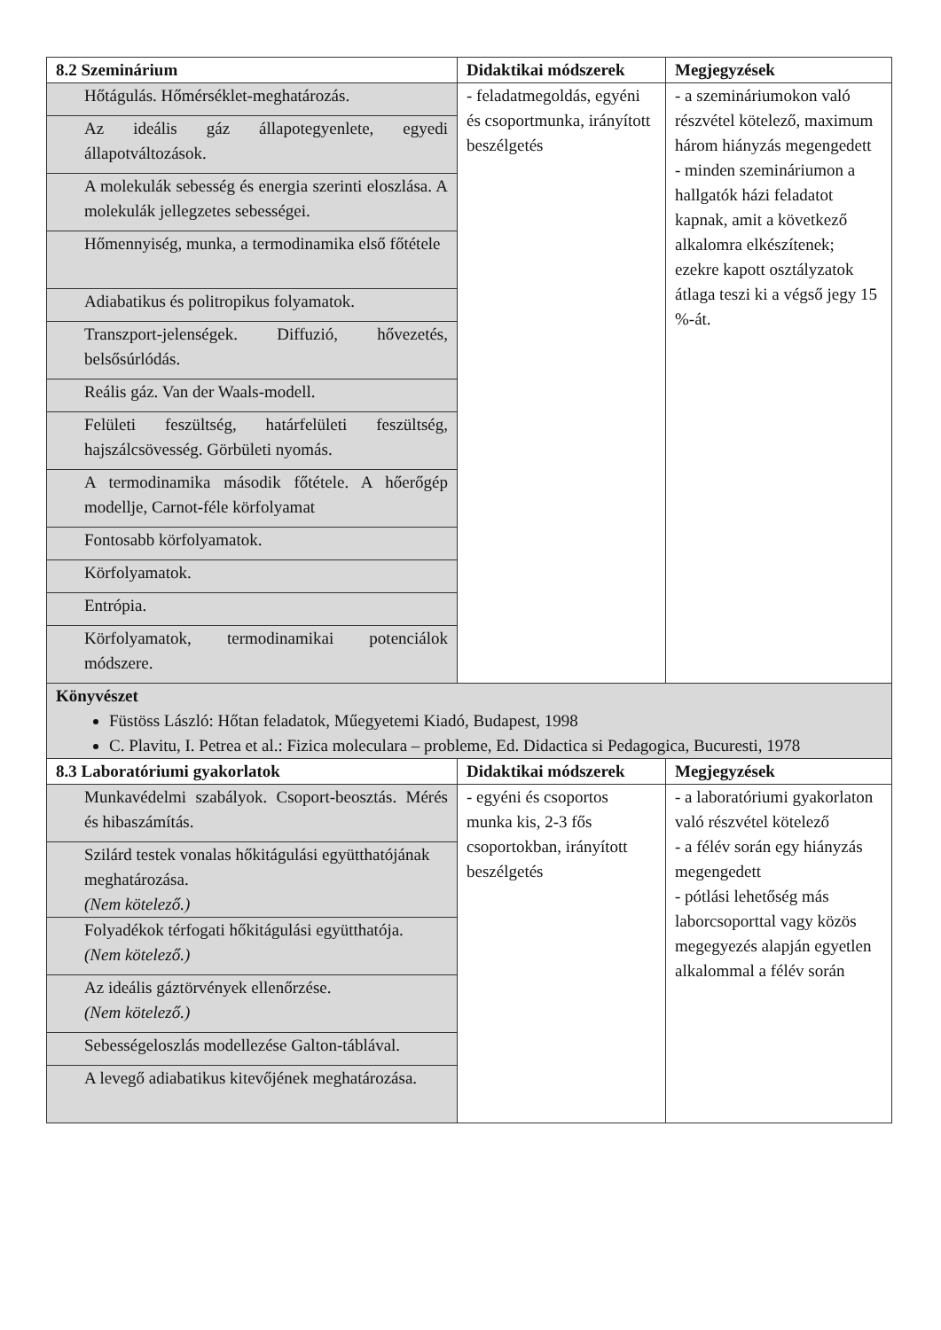| 8.2 Szeminárium | Didaktikai módszerek | Megjegyzések |
| --- | --- | --- |
| Hőtágulás. Hőmérséklet-meghatározás. | - feladatmegoldás, egyéni és csoportmunka, irányított beszélgetés | - a szemináriumokon való részvétel kötelező, maximum három hiányzás megengedett - minden szemináriumon a hallgatók házi feladatot kapnak, amit a következő alkalomra elkészítenek; ezekre kapott osztályzatok átlaga teszi ki a végső jegy 15 %-át. |
| Az ideális gáz állapotegyenlete, egyedi állapotváltozások. | | |
| A molekulák sebesség és energia szerinti eloszlása. A molekulák jellegzetes sebességei. | | |
| Hőmennyiség, munka, a termodinamika első főtétele | | |
| Adiabatikus és politropikus folyamatok. | | |
| Transzport-jelenségek. Diffuzió, hővezetés, belsősúrlódás. | | |
| Reális gáz. Van der Waals-modell. | | |
| Felületi feszültség, határfelületi feszültség, hajszálcsövesség. Görbületi nyomás. | | |
| A termodinamika második főtétele. A hőerőgép modellje, Carnot-féle körfolyamat | | |
| Fontosabb körfolyamatok. | | |
| Körfolyamatok. | | |
| Entrópia. | | |
| Körfolyamatok, termodinamikai potenciálok módszere. | | |
| Könyvészet Füstöss László: Hőtan feladatok, Műegyetemi Kiadó, Budapest, 1998 C. Plavitu, I. Petrea et al.: Fizica moleculara – probleme, Ed. Didactica si Pedagogica, Bucuresti, 1978 | | |
| 8.3 Laboratóriumi gyakorlatok | Didaktikai módszerek | Megjegyzések |
| Munkavédelmi szabályok. Csoport-beosztás. Mérés és hibaszámítás. | - egyéni és csoportos munka kis, 2-3 fős csoportokban, irányított beszélgetés | - a laboratóriumi gyakorlaton való részvétel kötelező - a félév során egy hiányzás megengedett - pótlási lehetőség más laborcsoporttal vagy közös megegyezés alapján egyetlen alkalommal a félév során |
| Szilárd testek vonalas hőkitágulási együtthatójának meghatározása. (Nem kötelező.) | | |
| Folyadékok térfogati hőkitágulási együtthatója. (Nem kötelező.) | | |
| Az ideális gáztörvények ellenőrzése. (Nem kötelező.) | | |
| Sebességeloszlás modellezése Galton-táblával. | | |
| A levegő adiabatikus kitevőjének meghatározása. | | |